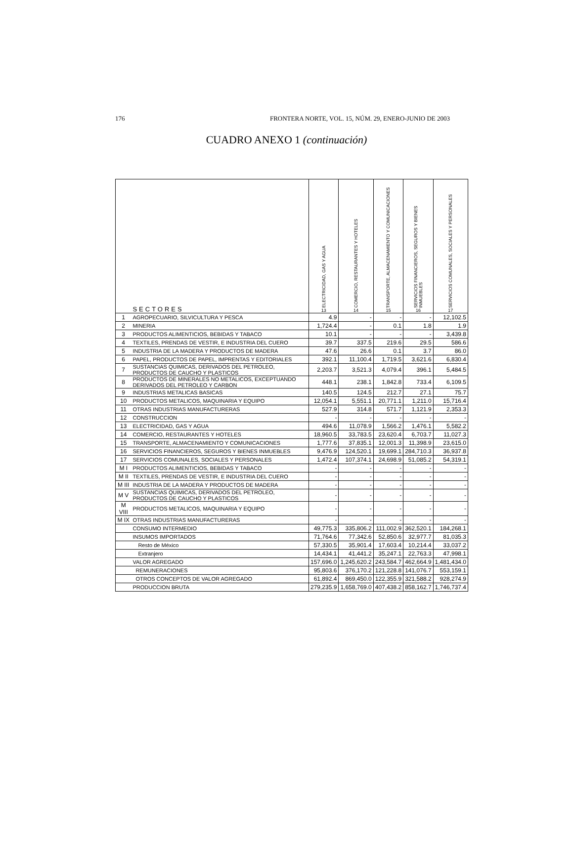176 FRONTERA NORTE, VOL. 15, NÚM. 29, ENERO-JUNIO DE 2003
CUADRO ANEXO 1 (continuación)
| | SECTORES | ELECTRICIDAD, GAS Y AGUA 13 | COMERCIO, RESTAURANTES Y HOTELES 14 | TRANSPORTE, ALMACENAMIENTO Y COMUNICACIONES 15 | SERVICIOS FINANCIEROS, SEGUROS Y BIENES INMUEBLES 16 | SERVICIOS COMUNALES, SOCIALES Y PERSONALES 17 |
| --- | --- | --- | --- | --- | --- | --- |
| 1 | AGROPECUARIO, SILVICULTURA Y PESCA | 4.9 | - | - | - | 12,102.5 |
| 2 | MINERIA | 1,724.4 | - | 0.1 | 1.8 | 1.9 |
| 3 | PRODUCTOS ALIMENTICIOS, BEBIDAS Y TABACO | 10.1 | - | - | - | 3,439.8 |
| 4 | TEXTILES, PRENDAS DE VESTIR, E INDUSTRIA DEL CUERO | 39.7 | 337.5 | 219.6 | 29.5 | 586.6 |
| 5 | INDUSTRIA DE LA MADERA Y PRODUCTOS DE MADERA | 47.6 | 26.6 | 0.1 | 3.7 | 86.0 |
| 6 | PAPEL, PRODUCTOS DE PAPEL, IMPRENTAS Y EDITORIALES | 392.1 | 11,100.4 | 1,719.5 | 3,621.6 | 6,830.4 |
| 7 | SUSTANCIAS QUIMICAS, DERIVADOS DEL PETROLEO, PRODUCTOS DE CAUCHO Y PLASTICOS | 2,203.7 | 3,521.3 | 4,079.4 | 396.1 | 5,484.5 |
| 8 | PRODUCTOS DE MINERALES NO METALICOS, EXCEPTUANDO DERIVADOS DEL PETROLEO Y CARBON | 448.1 | 238.1 | 1,842.8 | 733.4 | 6,109.5 |
| 9 | INDUSTRIAS METALICAS BASICAS | 140.5 | 124.5 | 212.7 | 27.1 | 75.7 |
| 10 | PRODUCTOS METALICOS, MAQUINARIA Y EQUIPO | 12,054.1 | 5,551.1 | 20,771.1 | 1,211.0 | 15,716.4 |
| 11 | OTRAS INDUSTRIAS MANUFACTURERAS | 527.9 | 314.8 | 571.7 | 1,121.9 | 2,353.3 |
| 12 | CONSTRUCCION | - | - | - | - | - |
| 13 | ELECTRICIDAD, GAS Y AGUA | 494.6 | 11,078.9 | 1,566.2 | 1,476.1 | 5,582.2 |
| 14 | COMERCIO, RESTAURANTES Y HOTELES | 18,960.5 | 33,783.5 | 23,620.4 | 6,703.7 | 11,027.3 |
| 15 | TRANSPORTE, ALMACENAMIENTO Y COMUNICACIONES | 1,777.6 | 37,835.1 | 12,001.3 | 11,398.9 | 23,615.0 |
| 16 | SERVICIOS FINANCIEROS, SEGUROS Y BIENES INMUEBLES | 9,476.9 | 124,520.1 | 19,699.1 | 284,710.3 | 36,937.8 |
| 17 | SERVICIOS COMUNALES, SOCIALES Y PERSONALES | 1,472.4 | 107,374.1 | 24,698.9 | 51,085.2 | 54,319.1 |
| M I | PRODUCTOS ALIMENTICIOS, BEBIDAS Y TABACO | - | - | - | - | - |
| M II | TEXTILES, PRENDAS DE VESTIR, E INDUSTRIA DEL CUERO | - | - | - | - | - |
| M III | INDUSTRIA DE LA MADERA Y PRODUCTOS DE MADERA | - | - | - | - | - |
| M V | SUSTANCIAS QUIMICAS, DERIVADOS DEL PETROLEO, PRODUCTOS DE CAUCHO Y PLASTICOS | - | - | - | - | - |
| M VIII | PRODUCTOS METALICOS, MAQUINARIA Y EQUIPO | - | - | - | - | - |
| M IX | OTRAS INDUSTRIAS MANUFACTURERAS | - | - | - | - | - |
| | CONSUMO INTERMEDIO | 49,775.3 | 335,806.2 | 111,002.9 | 362,520.1 | 184,268.1 |
| | INSUMOS IMPORTADOS | 71,764.6 | 77,342.6 | 52,850.6 | 32,977.7 | 81,035.3 |
| | Resto de México | 57,330.5 | 35,901.4 | 17,603.4 | 10,214.4 | 33,037.2 |
| | Extranjero | 14,434.1 | 41,441.2 | 35,247.1 | 22,763.3 | 47,998.1 |
| | VALOR AGREGADO | 157,696.0 | 1,245,620.2 | 243,584.7 | 462,664.9 | 1,481,434.0 |
| | REMUNERACIONES | 95,803.6 | 376,170.2 | 121,228.8 | 141,076.7 | 553,159.1 |
| | OTROS CONCEPTOS DE VALOR AGREGADO | 61,892.4 | 869,450.0 | 122,355.9 | 321,588.2 | 928,274.9 |
| | PRODUCCION BRUTA | 279,235.9 | 1,658,769.0 | 407,438.2 | 858,162.7 | 1,746,737.4 |